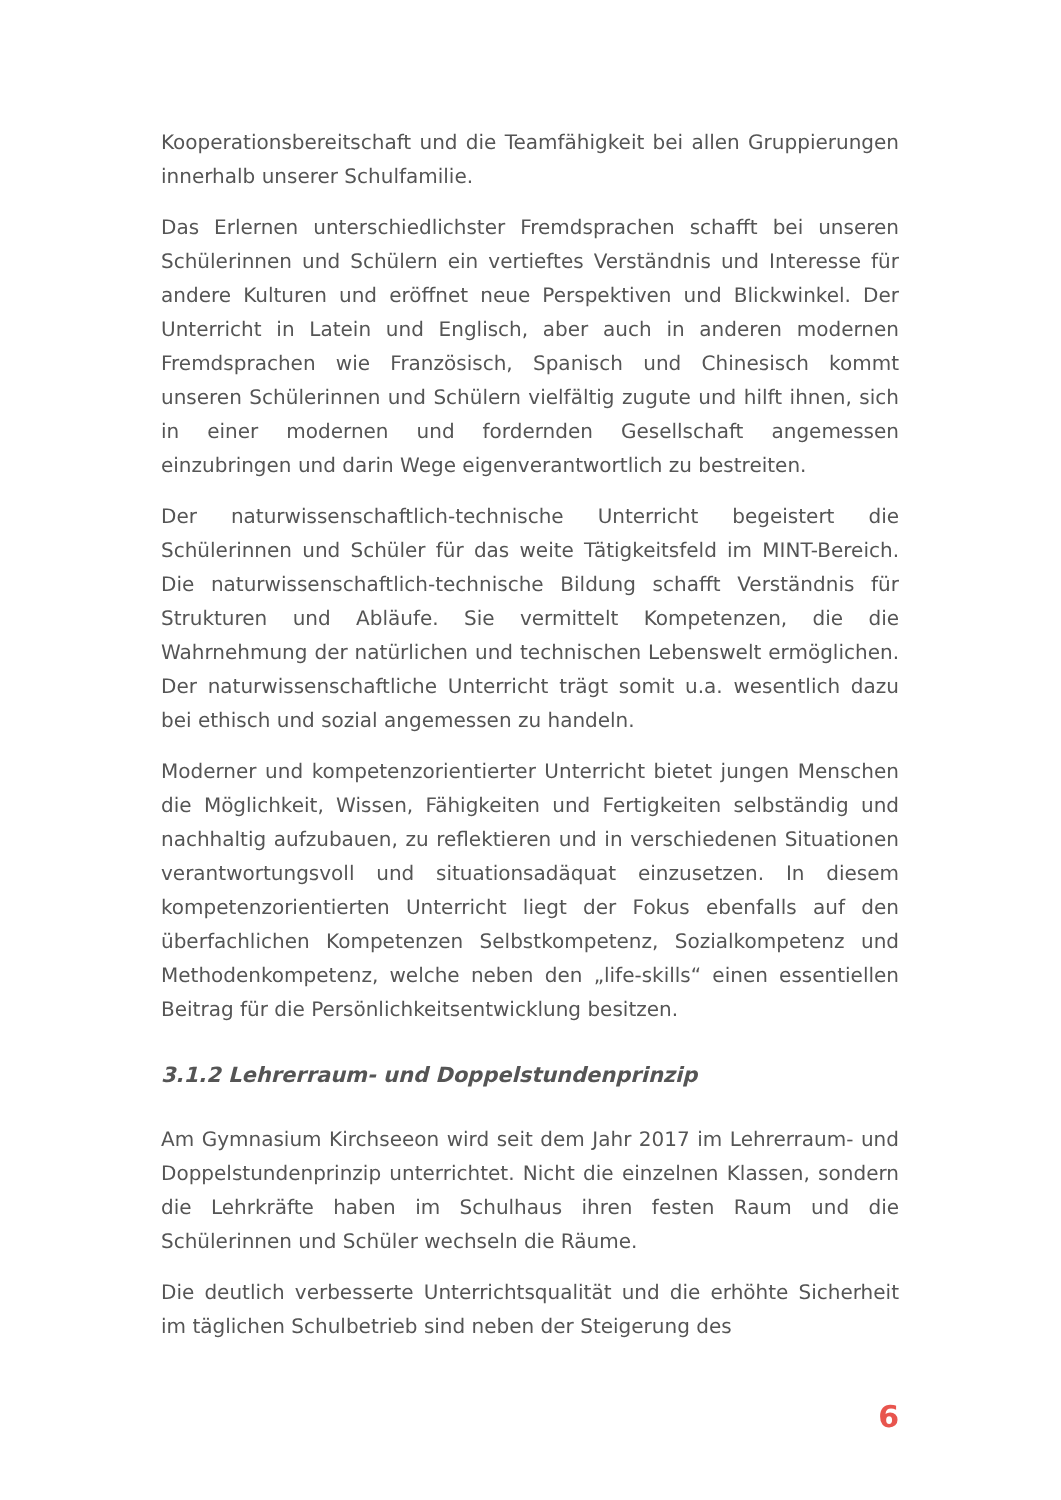Kooperationsbereitschaft und die Teamfähigkeit bei allen Gruppierungen innerhalb unserer Schulfamilie.
Das Erlernen unterschiedlichster Fremdsprachen schafft bei unseren Schülerinnen und Schülern ein vertieftes Verständnis und Interesse für andere Kulturen und eröffnet neue Perspektiven und Blickwinkel. Der Unterricht in Latein und Englisch, aber auch in anderen modernen Fremdsprachen wie Französisch, Spanisch und Chinesisch kommt unseren Schülerinnen und Schülern vielfältig zugute und hilft ihnen, sich in einer modernen und fordernden Gesellschaft angemessen einzubringen und darin Wege eigenverantwortlich zu bestreiten.
Der naturwissenschaftlich-technische Unterricht begeistert die Schülerinnen und Schüler für das weite Tätigkeitsfeld im MINT-Bereich. Die naturwissenschaftlich-technische Bildung schafft Verständnis für Strukturen und Abläufe. Sie vermittelt Kompetenzen, die die Wahrnehmung der natürlichen und technischen Lebenswelt ermöglichen. Der naturwissenschaftliche Unterricht trägt somit u.a. wesentlich dazu bei ethisch und sozial angemessen zu handeln.
Moderner und kompetenzorientierter Unterricht bietet jungen Menschen die Möglichkeit, Wissen, Fähigkeiten und Fertigkeiten selbständig und nachhaltig aufzubauen, zu reflektieren und in verschiedenen Situationen verantwortungsvoll und situationsadäquat einzusetzen. In diesem kompetenzorientierten Unterricht liegt der Fokus ebenfalls auf den überfachlichen Kompetenzen Selbstkompetenz, Sozialkompetenz und Methodenkompetenz, welche neben den „life-skills“ einen essentiellen Beitrag für die Persönlichkeitsentwicklung besitzen.
3.1.2 Lehrerraum- und Doppelstundenprinzip
Am Gymnasium Kirchseeon wird seit dem Jahr 2017 im Lehrerraum- und Doppelstundenprinzip unterrichtet. Nicht die einzelnen Klassen, sondern die Lehrkräfte haben im Schulhaus ihren festen Raum und die Schülerinnen und Schüler wechseln die Räume.
Die deutlich verbesserte Unterrichtsqualität und die erhöhte Sicherheit im täglichen Schulbetrieb sind neben der Steigerung des
6